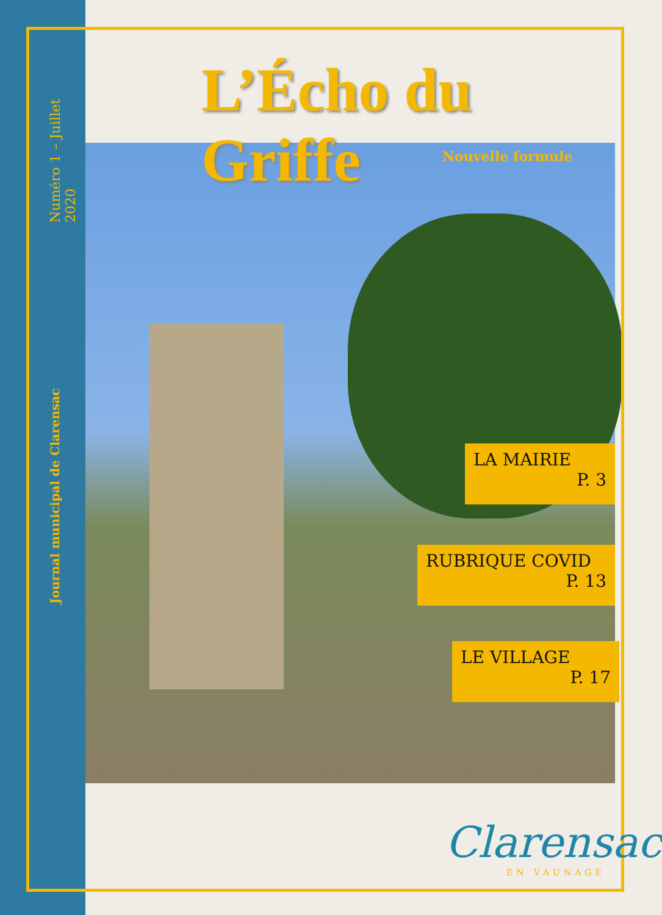Numéro 1 – Juillet 2020
Journal municipal de Clarensac
L’Écho du Griffe
Nouvelle formule
LA MAIRIE
P. 3
RUBRIQUE COVID
P. 13
LE VILLAGE
P. 17
Clarensac
EN VAUNAGE